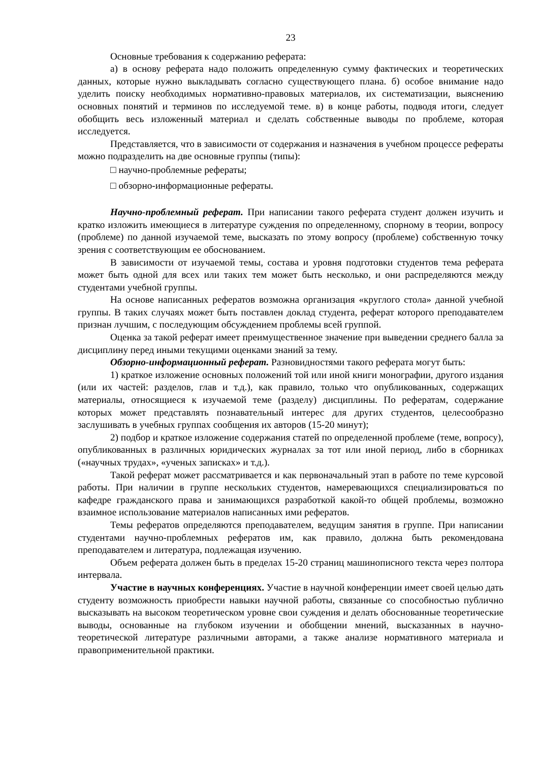23
Основные требования к содержанию реферата:
а) в основу реферата надо положить определенную сумму фактических и теоретических данных, которые нужно выкладывать согласно существующего плана. б) особое внимание надо уделить поиску необходимых нормативно-правовых материалов, их систематизации, выяснению основных понятий и терминов по исследуемой теме. в) в конце работы, подводя итоги, следует обобщить весь изложенный материал и сделать собственные выводы по проблеме, которая исследуется.
Представляется, что в зависимости от содержания и назначения в учебном процессе рефераты можно подразделить на две основные группы (типы):
□ научно-проблемные рефераты;
□ обзорно-информационные рефераты.
Научно-проблемный реферат. При написании такого реферата студент должен изучить и кратко изложить имеющиеся в литературе суждения по определенному, спорному в теории, вопросу (проблеме) по данной изучаемой теме, высказать по этому вопросу (проблеме) собственную точку зрения с соответствующим ее обоснованием.
В зависимости от изучаемой темы, состава и уровня подготовки студентов тема реферата может быть одной для всех или таких тем может быть несколько, и они распределяются между студентами учебной группы.
На основе написанных рефератов возможна организация «круглого стола» данной учебной группы. В таких случаях может быть поставлен доклад студента, реферат которого преподавателем признан лучшим, с последующим обсуждением проблемы всей группой.
Оценка за такой реферат имеет преимущественное значение при выведении среднего балла за дисциплину перед иными текущими оценками знаний за тему.
Обзорно-информационный реферат. Разновидностями такого реферата могут быть:
1) краткое изложение основных положений той или иной книги монографии, другого издания (или их частей: разделов, глав и т.д.), как правило, только что опубликованных, содержащих материалы, относящиеся к изучаемой теме (разделу) дисциплины. По рефератам, содержание которых может представлять познавательный интерес для других студентов, целесообразно заслушивать в учебных группах сообщения их авторов (15-20 минут);
2) подбор и краткое изложение содержания статей по определенной проблеме (теме, вопросу), опубликованных в различных юридических журналах за тот или иной период, либо в сборниках («научных трудах», «ученых записках» и т.д.).
Такой реферат может рассматривается и как первоначальный этап в работе по теме курсовой работы. При наличии в группе нескольких студентов, намеревающихся специализироваться по кафедре гражданского права и занимающихся разработкой какой-то общей проблемы, возможно взаимное использование материалов написанных ими рефератов.
Темы рефератов определяются преподавателем, ведущим занятия в группе. При написании студентами научно-проблемных рефератов им, как правило, должна быть рекомендована преподавателем и литература, подлежащая изучению.
Объем реферата должен быть в пределах 15-20 страниц машинописного текста через полтора интервала.
Участие в научных конференциях. Участие в научной конференции имеет своей целью дать студенту возможность приобрести навыки научной работы, связанные со способностью публично высказывать на высоком теоретическом уровне свои суждения и делать обоснованные теоретические выводы, основанные на глубоком изучении и обобщении мнений, высказанных в научно-теоретической литературе различными авторами, а также анализе нормативного материала и правоприменительной практики.